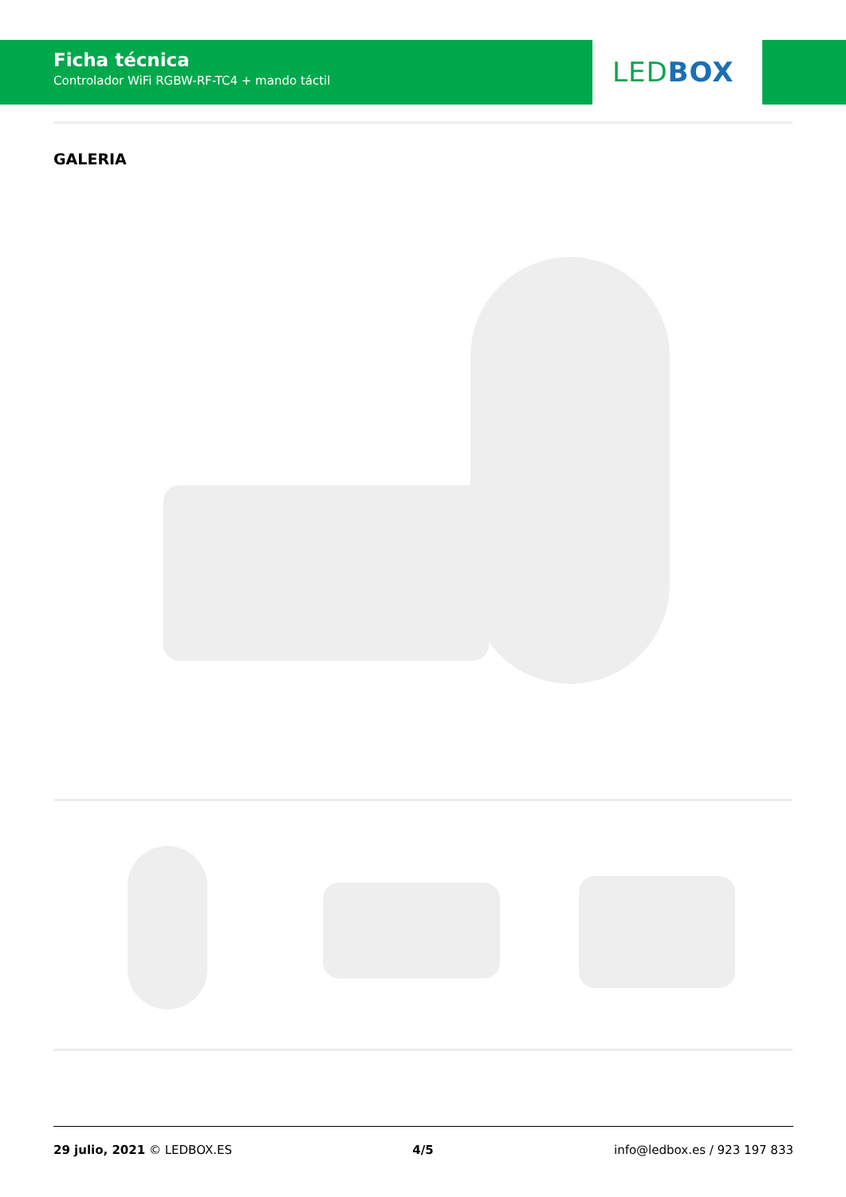Ficha técnica
Controlador WiFi RGBW-RF-TC4 + mando táctil
LEDBOX
GALERIA
29 julio, 2021 © LEDBOX.ES 4/5 info@ledbox.es / 923 197 833